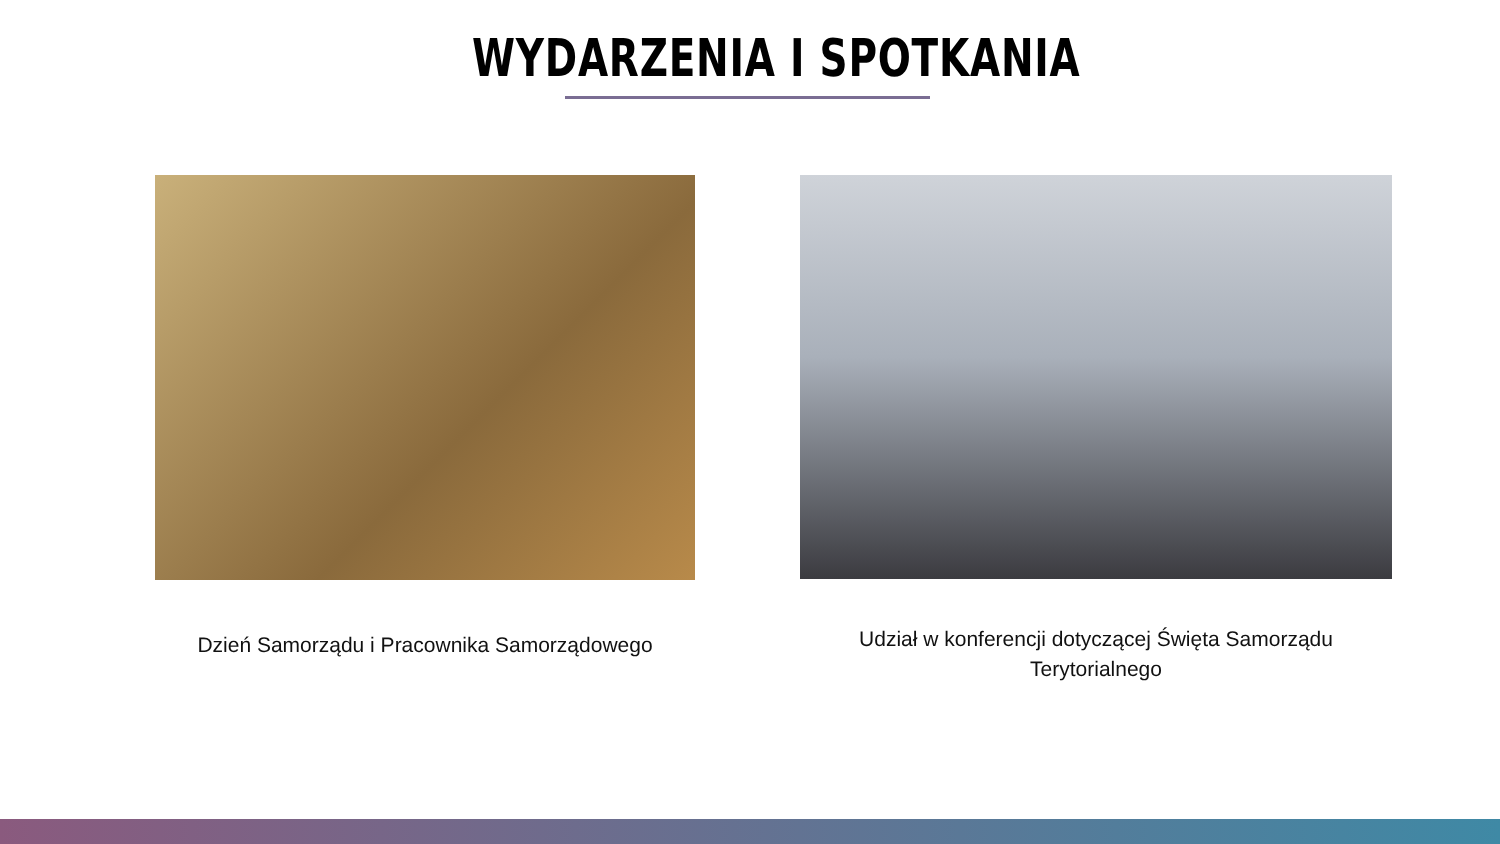WYDARZENIA I SPOTKANIA
Dzień Samorządu i Pracownika Samorządowego
Udział w konferencji dotyczącej Święta Samorządu Terytorialnego